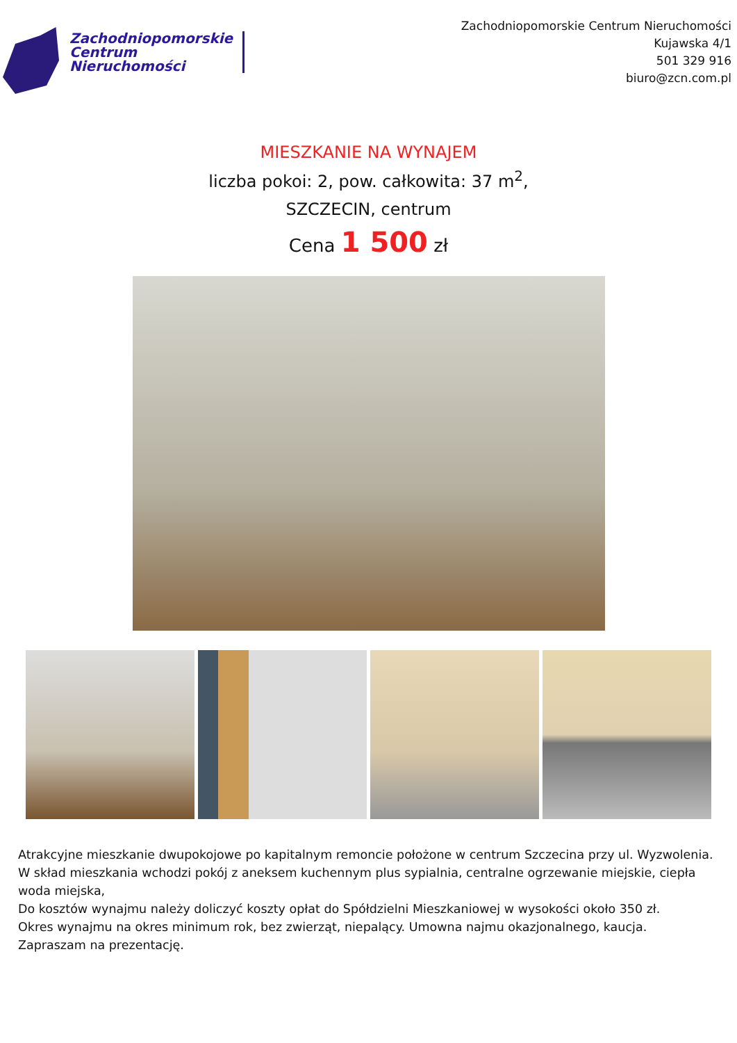Zachodniopomorskie
Centrum
Nieruchomości
Zachodniopomorskie Centrum Nieruchomości
Kujawska 4/1
501 329 916
biuro@zcn.com.pl
MIESZKANIE NA WYNAJEM
liczba pokoi: 2, pow. całkowita: 37 m<sup>2</sup>,
SZCZECIN, centrum
Cena 1 500 zł
Atrakcyjne mieszkanie dwupokojowe po kapitalnym remoncie położone w centrum Szczecina przy ul. Wyzwolenia.
W skład mieszkania wchodzi pokój z aneksem kuchennym plus sypialnia, centralne ogrzewanie miejskie, ciepła woda miejska,
Do kosztów wynajmu należy doliczyć koszty opłat do Spółdzielni Mieszkaniowej w wysokości około 350 zł.
Okres wynajmu na okres minimum rok, bez zwierząt, niepalący. Umowna najmu okazjonalnego, kaucja.
Zapraszam na prezentację.